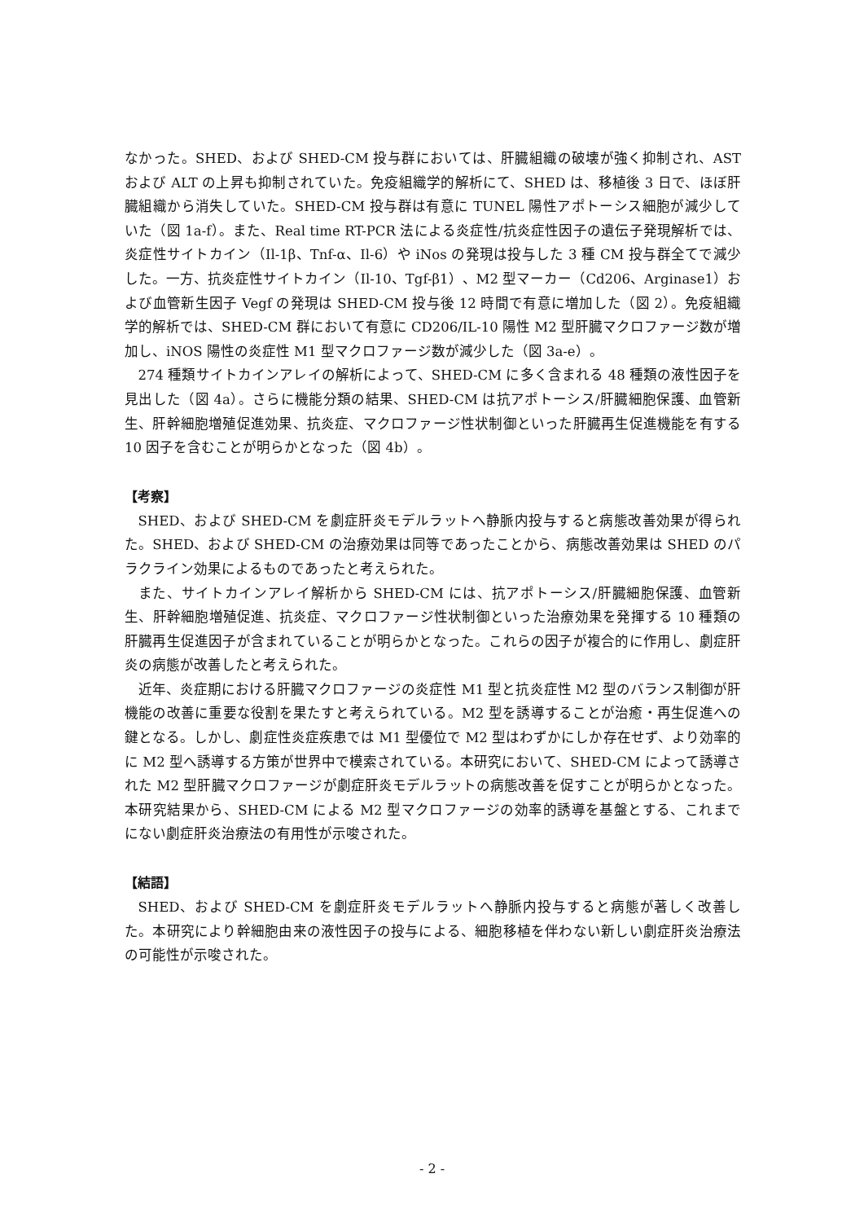なかった。SHED、および SHED-CM 投与群においては、肝臓組織の破壊が強く抑制され、AST および ALT の上昇も抑制されていた。免疫組織学的解析にて、SHED は、移植後 3 日で、ほぼ肝臓組織から消失していた。SHED-CM 投与群は有意に TUNEL 陽性アポトーシス細胞が減少していた（図 1a-f）。また、Real time RT-PCR 法による炎症性/抗炎症性因子の遺伝子発現解析では、炎症性サイトカイン（Il-1β、Tnf-α、Il-6）や iNos の発現は投与した 3 種 CM 投与群全てで減少した。一方、抗炎症性サイトカイン（Il-10、Tgf-β1）、M2 型マーカー（Cd206、Arginase1）および血管新生因子 Vegf の発現は SHED-CM 投与後 12 時間で有意に増加した（図 2）。免疫組織学的解析では、SHED-CM 群において有意に CD206/IL-10 陽性 M2 型肝臓マクロファージ数が増加し、iNOS 陽性の炎症性 M1 型マクロファージ数が減少した（図 3a-e）。
274 種類サイトカインアレイの解析によって、SHED-CM に多く含まれる 48 種類の液性因子を見出した（図 4a）。さらに機能分類の結果、SHED-CM は抗アポトーシス/肝臓細胞保護、血管新生、肝幹細胞増殖促進効果、抗炎症、マクロファージ性状制御といった肝臓再生促進機能を有する 10 因子を含むことが明らかとなった（図 4b）。
【考察】
SHED、および SHED-CM を劇症肝炎モデルラットへ静脈内投与すると病態改善効果が得られた。SHED、および SHED-CM の治療効果は同等であったことから、病態改善効果は SHED のパラクライン効果によるものであったと考えられた。
また、サイトカインアレイ解析から SHED-CM には、抗アポトーシス/肝臓細胞保護、血管新生、肝幹細胞増殖促進、抗炎症、マクロファージ性状制御といった治療効果を発揮する 10 種類の肝臓再生促進因子が含まれていることが明らかとなった。これらの因子が複合的に作用し、劇症肝炎の病態が改善したと考えられた。
近年、炎症期における肝臓マクロファージの炎症性 M1 型と抗炎症性 M2 型のバランス制御が肝機能の改善に重要な役割を果たすと考えられている。M2 型を誘導することが治癒・再生促進への鍵となる。しかし、劇症性炎症疾患では M1 型優位で M2 型はわずかにしか存在せず、より効率的に M2 型へ誘導する方策が世界中で模索されている。本研究において、SHED-CM によって誘導された M2 型肝臓マクロファージが劇症肝炎モデルラットの病態改善を促すことが明らかとなった。本研究結果から、SHED-CM による M2 型マクロファージの効率的誘導を基盤とする、これまでにない劇症肝炎治療法の有用性が示唆された。
【結語】
SHED、および SHED-CM を劇症肝炎モデルラットへ静脈内投与すると病態が著しく改善した。本研究により幹細胞由来の液性因子の投与による、細胞移植を伴わない新しい劇症肝炎治療法の可能性が示唆された。
- 2 -